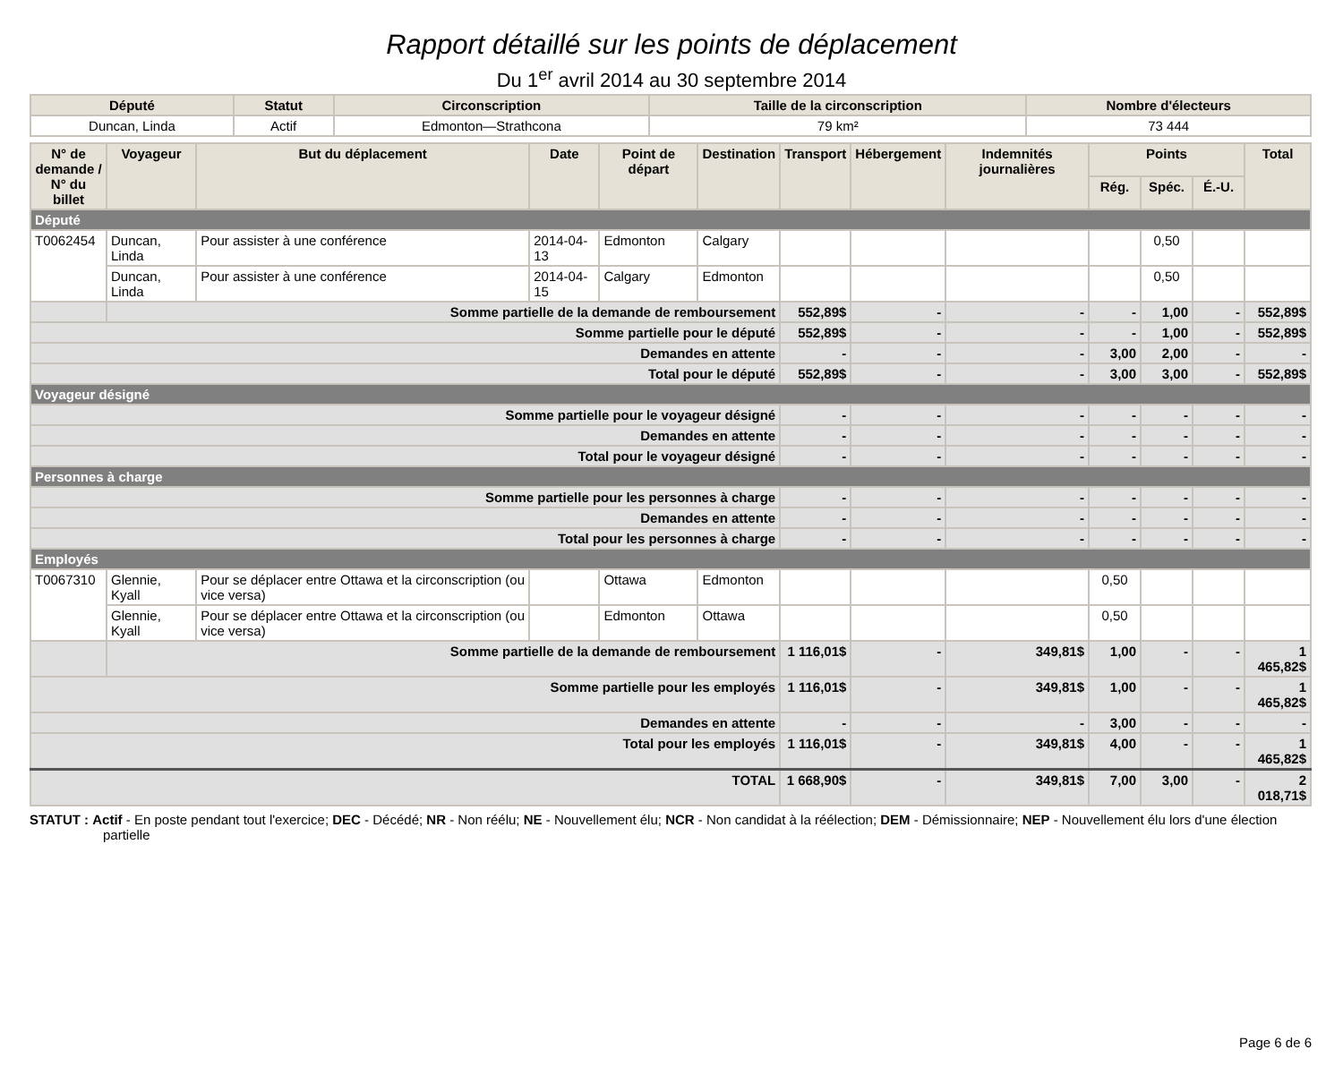Rapport détaillé sur les points de déplacement
Du 1<sup>er</sup> avril 2014 au 30 septembre 2014
| Député | Statut | Circonscription | Taille de la circonscription | Nombre d'électeurs |
| --- | --- | --- | --- | --- |
| Duncan, Linda | Actif | Edmonton—Strathcona | 79 km² | 73 444 |
| N° de demande / N° du billet | Voyageur | But du déplacement | Date | Point de départ | Destination | Transport | Hébergement | Indemnités journalières | Points | | | Total |
| --- | --- | --- | --- | --- | --- | --- | --- | --- | --- | --- | --- | --- |
| | | | | | | | | | Rég. | Spéc. | É.-U. | |
| Député | | | | | | | | | | | | |
| T0062454 | Duncan, Linda | Pour assister à une conférence | 2014-04-13 | Edmonton | Calgary | | | | | 0,50 | | |
| | Duncan, Linda | Pour assister à une conférence | 2014-04-15 | Calgary | Edmonton | | | | | 0,50 | | |
| | Somme partielle de la demande de remboursement | | | | | 552,89$ | - | - | - | 1,00 | - | 552,89$ |
| Somme partielle pour le député | | | | | | 552,89$ | - | - | - | 1,00 | - | 552,89$ |
| Demandes en attente | | | | | | - | - | - | 3,00 | 2,00 | - | - |
| Total pour le député | | | | | | 552,89$ | - | - | 3,00 | 3,00 | - | 552,89$ |
| Voyageur désigné | | | | | | | | | | | | |
| Somme partielle pour le voyageur désigné | | | | | | - | - | - | - | - | - | - |
| Demandes en attente | | | | | | - | - | - | - | - | - | - |
| Total pour le voyageur désigné | | | | | | - | - | - | - | - | - | - |
| Personnes à charge | | | | | | | | | | | | |
| Somme partielle pour les personnes à charge | | | | | | - | - | - | - | - | - | - |
| Demandes en attente | | | | | | - | - | - | - | - | - | - |
| Total pour les personnes à charge | | | | | | - | - | - | - | - | - | - |
| Employés | | | | | | | | | | | | |
| T0067310 | Glennie, Kyall | Pour se déplacer entre Ottawa et la circonscription (ou vice versa) | | Ottawa | Edmonton | | | | 0,50 | | | |
| | Glennie, Kyall | Pour se déplacer entre Ottawa et la circonscription (ou vice versa) | | Edmonton | Ottawa | | | | 0,50 | | | |
| | Somme partielle de la demande de remboursement | | | | | 1 116,01$ | - | 349,81$ | 1,00 | - | - | 1 465,82$ |
| Somme partielle pour les employés | | | | | | 1 116,01$ | - | 349,81$ | 1,00 | - | - | 1 465,82$ |
| Demandes en attente | | | | | | - | - | - | 3,00 | - | - | - |
| Total pour les employés | | | | | | 1 116,01$ | - | 349,81$ | 4,00 | - | - | 1 465,82$ |
| TOTAL | | | | | | 1 668,90$ | - | 349,81$ | 7,00 | 3,00 | - | 2 018,71$ |
STATUT : Actif - En poste pendant tout l'exercice; DEC - Décédé; NR - Non réélu; NE - Nouvellement élu; NCR - Non candidat à la réélection; DEM - Démissionnaire; NEP - Nouvellement élu lors d'une élection partielle
Page 6 de 6